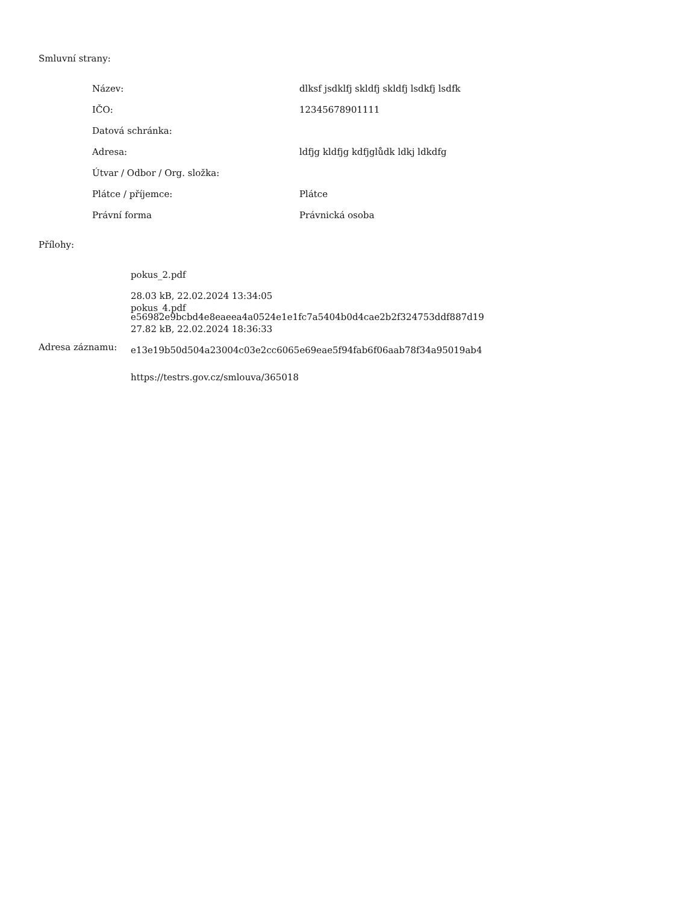Smluvní strany:
| Název: | dlksf jsdklfj skldfj skldfj lsdkfj lsdfk |
| IČO: | 12345678901111 |
| Datová schránka: | |
| Adresa: | ldfjg kldfjg kdfjglůdk ldkj ldkdfg |
| Útvar / Odbor / Org. složka: | |
| Plátce / příjemce: | Plátce |
| Právní forma | Právnická osoba |
Přílohy:
pokus_2.pdf
28.03 kB, 22.02.2024 13:34:05
e56982e9bcbd4e8eaeea4a0524e1e1fc7a5404b0d4cae2b2f324753ddf887d19
pokus_4.pdf
27.82 kB, 22.02.2024 18:36:33
e13e19b50d504a23004c03e2cc6065e69eae5f94fab6f06aab78f34a95019ab4
Adresa záznamu:
https://testrs.gov.cz/smlouva/365018